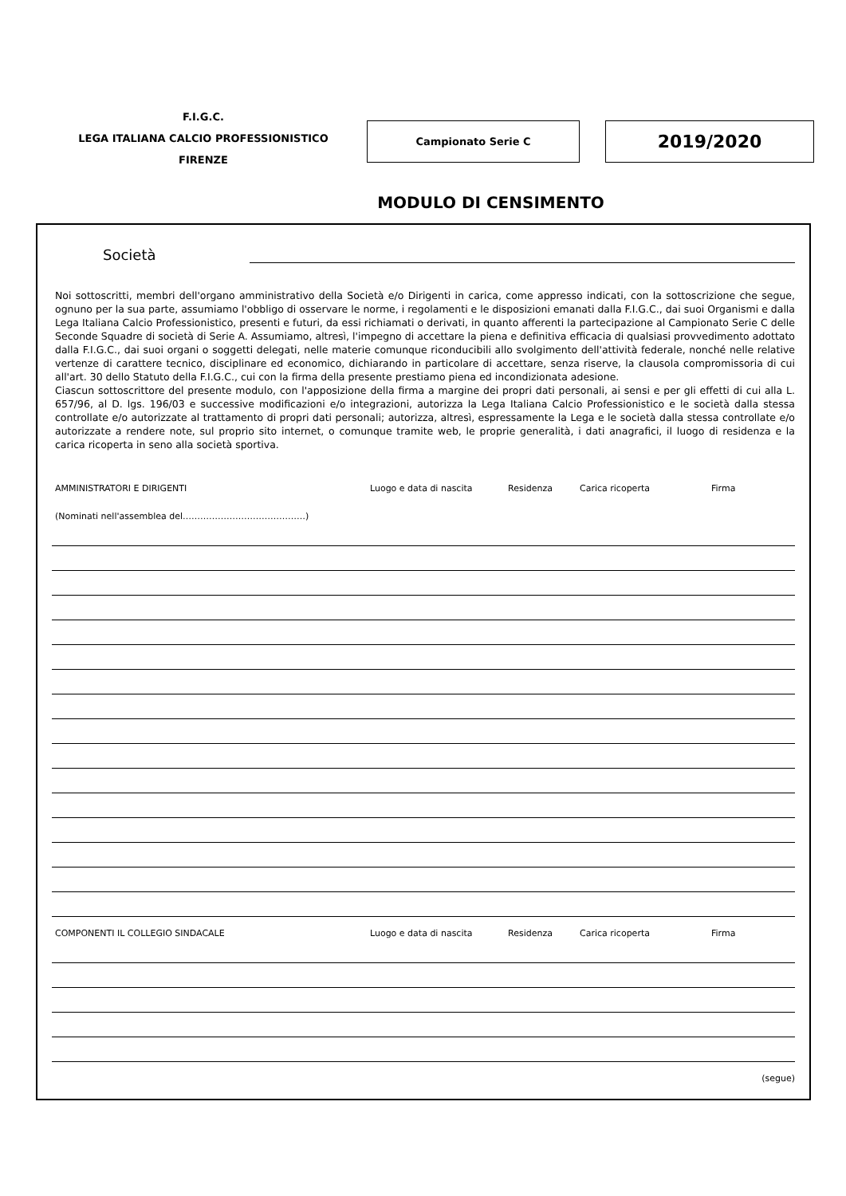F.I.G.C.
LEGA ITALIANA CALCIO PROFESSIONISTICO
FIRENZE
Campionato Serie C 2019/2020
MODULO DI CENSIMENTO
Società
Noi sottoscritti, membri dell'organo amministrativo della Società e/o Dirigenti in carica, come appresso indicati, con la sottoscrizione che segue, ognuno per la sua parte, assumiamo l'obbligo di osservare le norme, i regolamenti e le disposizioni emanati dalla F.I.G.C., dai suoi Organismi e dalla Lega Italiana Calcio Professionistico, presenti e futuri, da essi richiamati o derivati, in quanto afferenti la partecipazione al Campionato Serie C delle Seconde Squadre di società di Serie A. Assumiamo, altresì, l'impegno di accettare la piena e definitiva efficacia di qualsiasi provvedimento adottato dalla F.I.G.C., dai suoi organi o soggetti delegati, nelle materie comunque riconducibili allo svolgimento dell'attività federale, nonché nelle relative vertenze di carattere tecnico, disciplinare ed economico, dichiarando in particolare di accettare, senza riserve, la clausola compromissoria di cui all'art. 30 dello Statuto della F.I.G.C., cui con la firma della presente prestiamo piena ed incondizionata adesione.
Ciascun sottoscrittore del presente modulo, con l'apposizione della firma a margine dei propri dati personali, ai sensi e per gli effetti di cui alla L. 657/96, al D. lgs. 196/03 e successive modificazioni e/o integrazioni, autorizza la Lega Italiana Calcio Professionistico e le società dalla stessa controllate e/o autorizzate al trattamento di propri dati personali; autorizza, altresì, espressamente la Lega e le società dalla stessa controllate e/o autorizzate a rendere note, sul proprio sito internet, o comunque tramite web, le proprie generalità, i dati anagrafici, il luogo di residenza e la carica ricoperta in seno alla società sportiva.
AMMINISTRATORI E DIRIGENTI Luogo e data di nascita Residenza Carica ricoperta Firma
(Nominati nell'assemblea del……………………………………)
COMPONENTI IL COLLEGIO SINDACALE Luogo e data di nascita Residenza Carica ricoperta Firma
(segue)